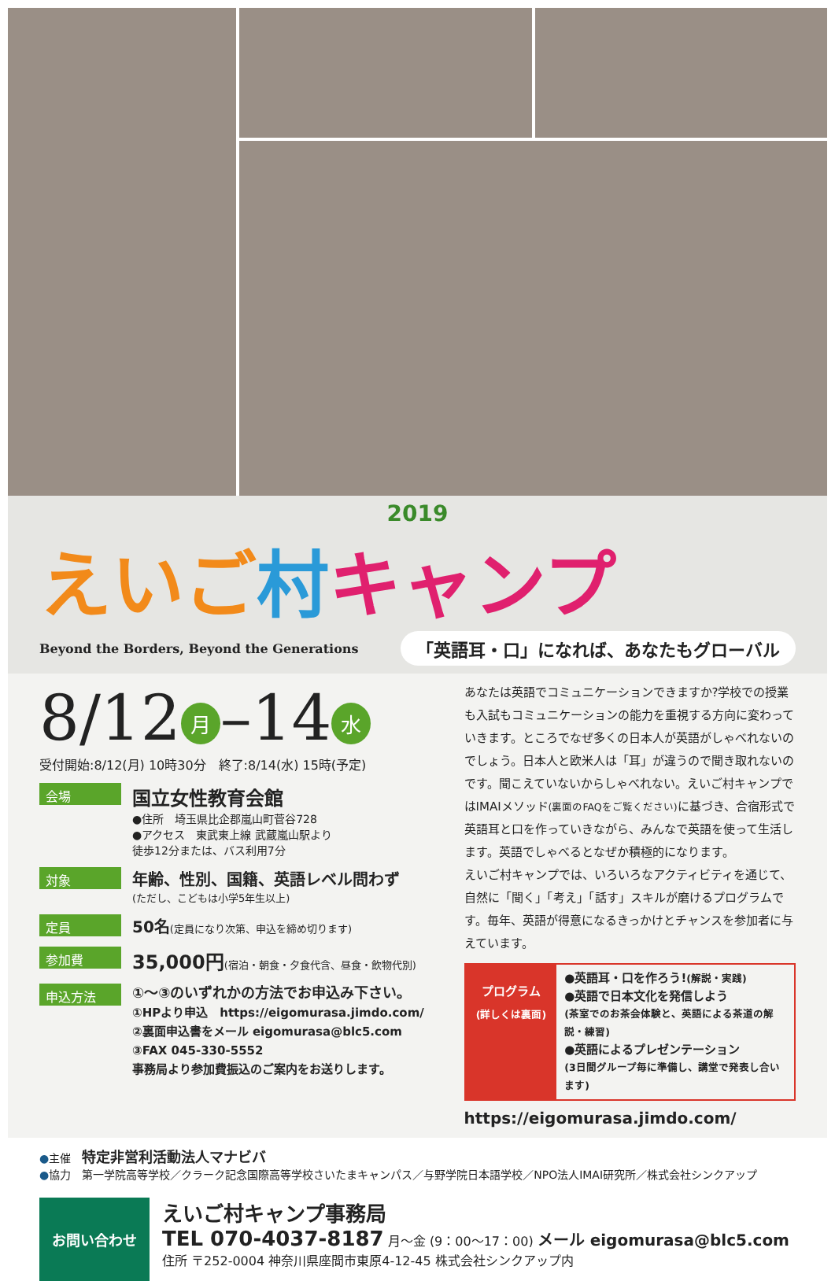2019
えいご 村キャンプ
Beyond the Borders, Beyond the Generations 「英語耳・口」になれば、あなたもグローバル
8/12 月 –14 水
受付開始:8/12(月) 10時30分　終了:8/14(水) 15時(予定)
会場
国立女性教育会館
●住所　埼玉県比企郡嵐山町菅谷728
●アクセス　東武東上線 武蔵嵐山駅より
徒歩12分または、バス利用7分
対象
年齢、性別、国籍、英語レベル問わず
(ただし、こどもは小学5年生以上)
定員
50名(定員になり次第、申込を締め切ります)
参加費
35,000円(宿泊・朝食・夕食代含、昼食・飲物代別)
申込方法
①～③のいずれかの方法でお申込み下さい。
①HPより申込　https://eigomurasa.jimdo.com/
②裏面申込書をメール eigomurasa@blc5.com
③FAX 045-330-5552
事務局より参加費振込のご案内をお送りします。
あなたは英語でコミュニケーションできますか?学校での授業も入試もコミュニケーションの能力を重視する方向に変わっていきます。ところでなぜ多くの日本人が英語がしゃべれないのでしょう。日本人と欧米人は「耳」が違うので聞き取れないのです。聞こえていないからしゃべれない。えいご村キャンプではIMAIメソッド(裏面のFAQをご覧ください) に基づき、合宿形式で英語耳と口を作っていきながら、みんなで英語を使って生活します。英語でしゃべるとなぜか積極的になります。
えいご村キャンプでは、いろいろなアクティビティを通じて、自然に「聞く」「考え」「話す」スキルが磨けるプログラムです。毎年、英語が得意になるきっかけとチャンスを参加者に与えています。
プログラム
(詳しくは裏面)
●英語耳・口を作ろう!(解説・実践)
●英語で日本文化を発信しよう
(茶室でのお茶会体験と、英語による茶道の解説・練習)
●英語によるプレゼンテーション
(3日間グループ毎に準備し、講堂で発表し合います)
https://eigomurasa.jimdo.com/
●主催　特定非営利活動法人マナビバ
●協力　第一学院高等学校／クラーク記念国際高等学校さいたまキャンパス／与野学院日本語学校／NPO法人IMAI研究所／株式会社シンクアップ
お問い合わせ
えいご村キャンプ事務局
TEL 070-4037-8187 月～金 (9：00～17：00) メール eigomurasa@blc5.com
住所 〒252-0004 神奈川県座間市東原4-12-45 株式会社シンクアップ内